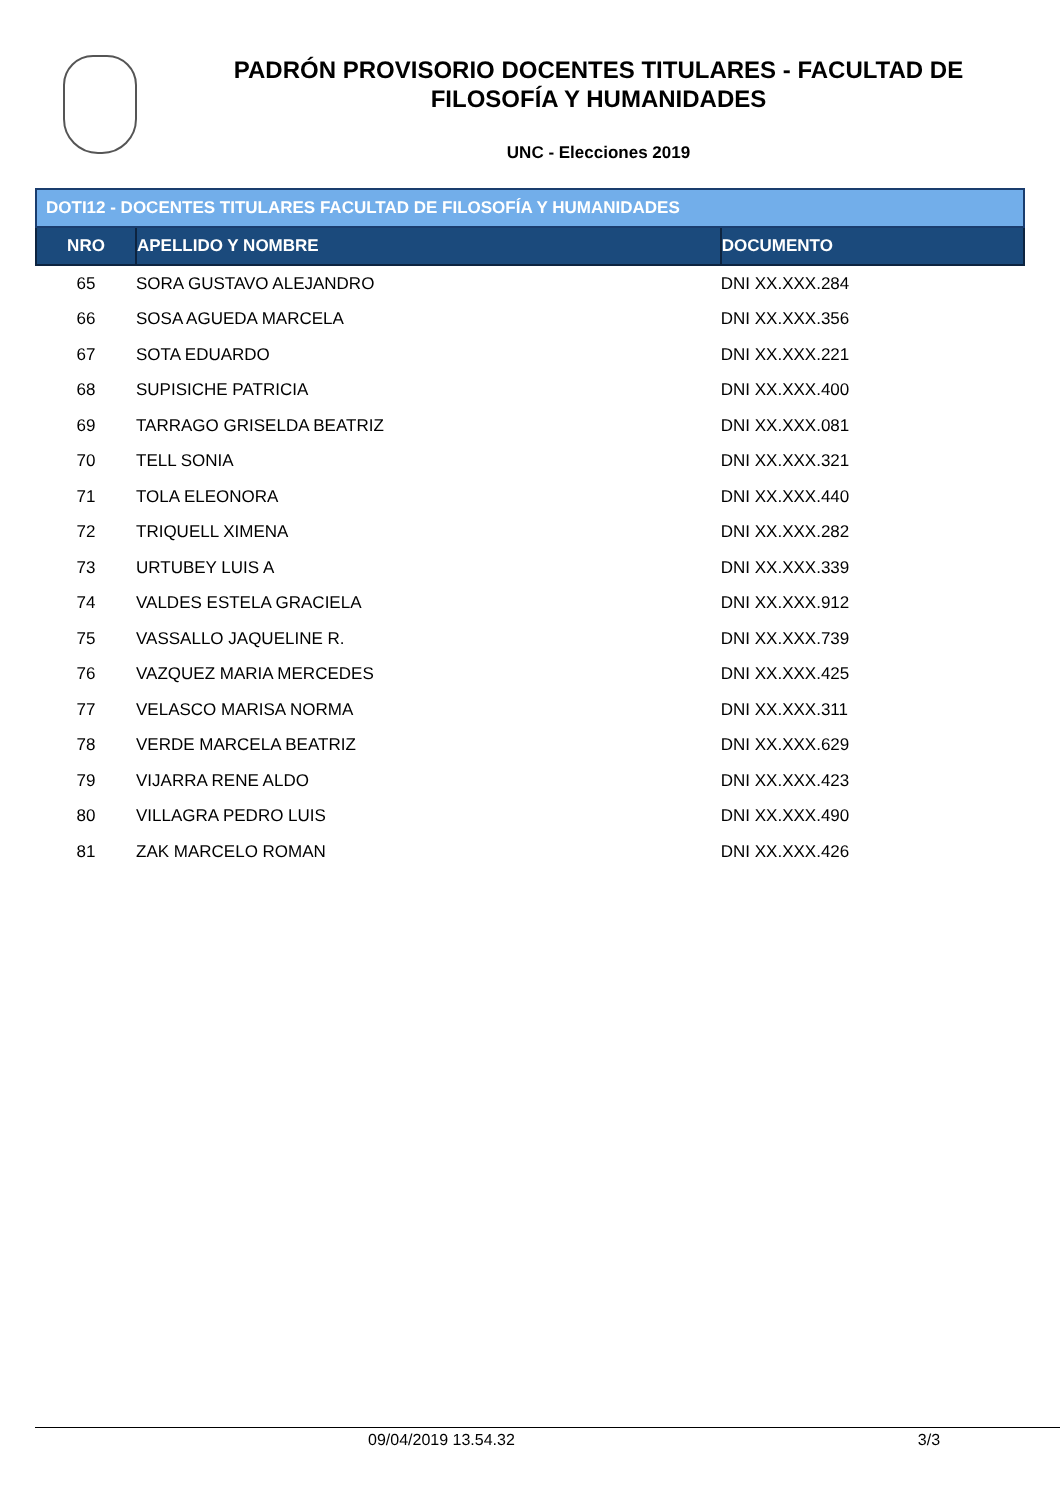PADRÓN PROVISORIO DOCENTES TITULARES - FACULTAD DE
FILOSOFÍA Y HUMANIDADES
UNC - Elecciones 2019
| DOTI12 - DOCENTES TITULARES FACULTAD DE FILOSOFÍA Y HUMANIDADES | | |
| NRO | APELLIDO Y NOMBRE | DOCUMENTO |
| 65 | SORA GUSTAVO ALEJANDRO | DNI XX.XXX.284 |
| 66 | SOSA AGUEDA MARCELA | DNI XX.XXX.356 |
| 67 | SOTA EDUARDO | DNI XX.XXX.221 |
| 68 | SUPISICHE PATRICIA | DNI XX.XXX.400 |
| 69 | TARRAGO GRISELDA BEATRIZ | DNI XX.XXX.081 |
| 70 | TELL SONIA | DNI XX.XXX.321 |
| 71 | TOLA ELEONORA | DNI XX.XXX.440 |
| 72 | TRIQUELL XIMENA | DNI XX.XXX.282 |
| 73 | URTUBEY LUIS A | DNI XX.XXX.339 |
| 74 | VALDES ESTELA GRACIELA | DNI XX.XXX.912 |
| 75 | VASSALLO JAQUELINE R. | DNI XX.XXX.739 |
| 76 | VAZQUEZ MARIA MERCEDES | DNI XX.XXX.425 |
| 77 | VELASCO MARISA NORMA | DNI XX.XXX.311 |
| 78 | VERDE MARCELA BEATRIZ | DNI XX.XXX.629 |
| 79 | VIJARRA RENE ALDO | DNI XX.XXX.423 |
| 80 | VILLAGRA PEDRO LUIS | DNI XX.XXX.490 |
| 81 | ZAK MARCELO ROMAN | DNI XX.XXX.426 |
09/04/2019 13.54.32 3/3